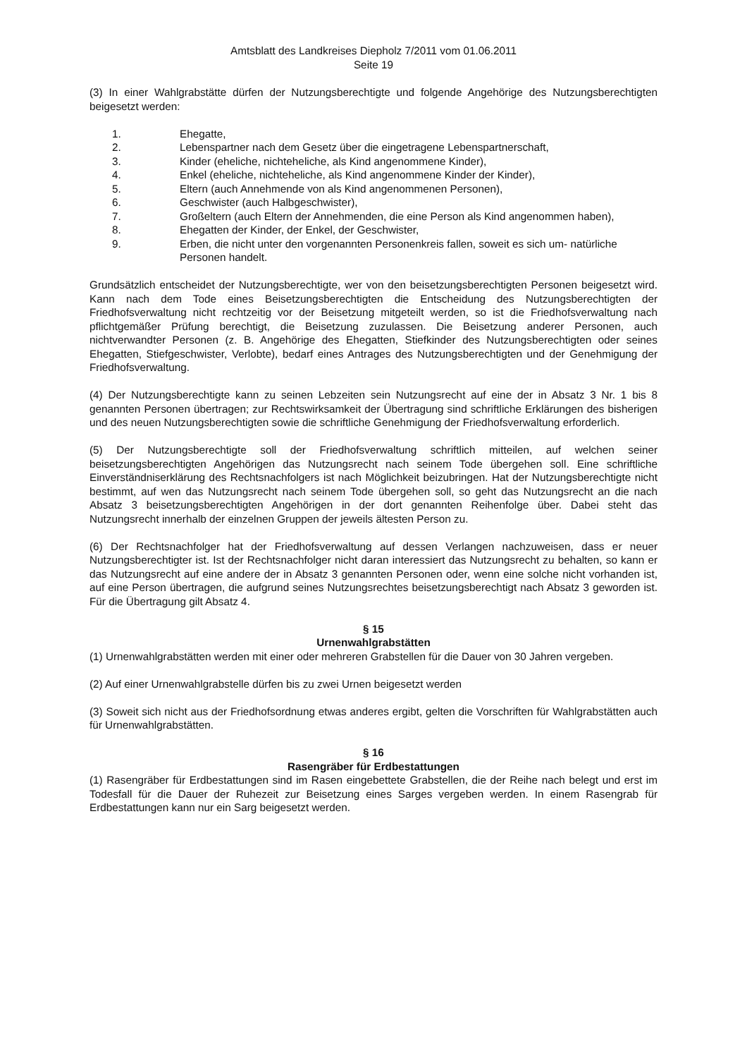Amtsblatt des Landkreises Diepholz 7/2011 vom 01.06.2011
Seite 19
(3) In einer Wahlgrabstätte dürfen der Nutzungsberechtigte und folgende Angehörige des Nutzungsberechtigten beigesetzt werden:
1. Ehegatte,
2. Lebenspartner nach dem Gesetz über die eingetragene Lebenspartnerschaft,
3. Kinder (eheliche, nichteheliche, als Kind angenommene Kinder),
4. Enkel (eheliche, nichteheliche, als Kind angenommene Kinder der Kinder),
5. Eltern (auch Annehmende von als Kind angenommenen Personen),
6. Geschwister (auch Halbgeschwister),
7. Großeltern (auch Eltern der Annehmenden, die eine Person als Kind angenommen haben),
8. Ehegatten der Kinder, der Enkel, der Geschwister,
9. Erben, die nicht unter den vorgenannten Personenkreis fallen, soweit es sich um- natürliche Personen handelt.
Grundsätzlich entscheidet der Nutzungsberechtigte, wer von den beisetzungsberechtigten Personen beigesetzt wird. Kann nach dem Tode eines Beisetzungsberechtigten die Entscheidung des Nutzungsberechtigten der Friedhofsverwaltung nicht rechtzeitig vor der Beisetzung mitgeteilt werden, so ist die Friedhofsverwaltung nach pflichtgemäßer Prüfung berechtigt, die Beisetzung zuzulassen. Die Beisetzung anderer Personen, auch nichtverwandter Personen (z. B. Angehörige des Ehegatten, Stiefkinder des Nutzungsberechtigten oder seines Ehegatten, Stiefgeschwister, Verlobte), bedarf eines Antrages des Nutzungsberechtigten und der Genehmigung der Friedhofsverwaltung.
(4) Der Nutzungsberechtigte kann zu seinen Lebzeiten sein Nutzungsrecht auf eine der in Absatz 3 Nr. 1 bis 8 genannten Personen übertragen; zur Rechtswirksamkeit der Übertragung sind schriftliche Erklärungen des bisherigen und des neuen Nutzungsberechtigten sowie die schriftliche Genehmigung der Friedhofsverwaltung erforderlich.
(5) Der Nutzungsberechtigte soll der Friedhofsverwaltung schriftlich mitteilen, auf welchen seiner beisetzungsberechtigten Angehörigen das Nutzungsrecht nach seinem Tode übergehen soll. Eine schriftliche Einverständniserklärung des Rechtsnachfolgers ist nach Möglichkeit beizubringen. Hat der Nutzungsberechtigte nicht bestimmt, auf wen das Nutzungsrecht nach seinem Tode übergehen soll, so geht das Nutzungsrecht an die nach Absatz 3 beisetzungsberechtigten Angehörigen in der dort genannten Reihenfolge über. Dabei steht das Nutzungsrecht innerhalb der einzelnen Gruppen der jeweils ältesten Person zu.
(6) Der Rechtsnachfolger hat der Friedhofsverwaltung auf dessen Verlangen nachzuweisen, dass er neuer Nutzungsberechtigter ist. Ist der Rechtsnachfolger nicht daran interessiert das Nutzungsrecht zu behalten, so kann er das Nutzungsrecht auf eine andere der in Absatz 3 genannten Personen oder, wenn eine solche nicht vorhanden ist, auf eine Person übertragen, die aufgrund seines Nutzungsrechtes beisetzungsberechtigt nach Absatz 3 geworden ist. Für die Übertragung gilt Absatz 4.
§ 15
Urnenwahlgrabstätten
(1) Urnenwahlgrabstätten werden mit einer oder mehreren Grabstellen für die Dauer von 30 Jahren vergeben.
(2) Auf einer Urnenwahlgrabstelle dürfen bis zu zwei Urnen beigesetzt werden
(3) Soweit sich nicht aus der Friedhofsordnung etwas anderes ergibt, gelten die Vorschriften für Wahlgrabstätten auch für Urnenwahlgrabstätten.
§ 16
Rasengräber für Erdbestattungen
(1) Rasengräber für Erdbestattungen sind im Rasen eingebettete Grabstellen, die der Reihe nach belegt und erst im Todesfall für die Dauer der Ruhezeit zur Beisetzung eines Sarges vergeben werden. In einem Rasengrab für Erdbestattungen kann nur ein Sarg beigesetzt werden.